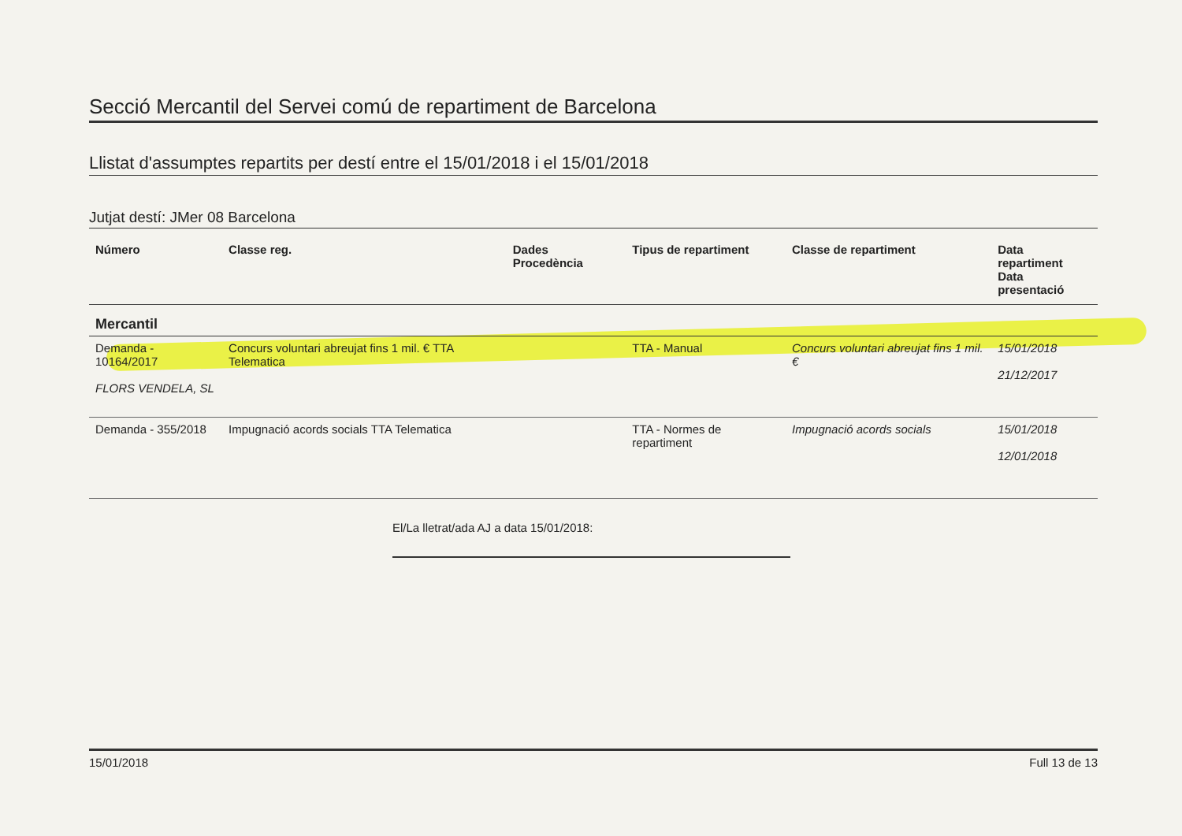Secció Mercantil del Servei comú de repartiment de Barcelona
Llistat d'assumptes repartits per destí entre el 15/01/2018 i el 15/01/2018
Jutjat destí: JMer 08 Barcelona
| Número | Classe reg. | Dades Procedència | Tipus de repartiment | Classe de repartiment | Data repartiment Data presentació |
| --- | --- | --- | --- | --- | --- |
| Mercantil | | | | | |
| Demanda - 10164/2017 FLORS VENDELA, SL | Concurs voluntari abreujat fins 1 mil. € TTA Telematica | | TTA - Manual | Concurs voluntari abreujat fins 1 mil. € | 15/01/2018 21/12/2017 |
| Demanda - 355/2018 | Impugnació acords socials TTA Telematica | | TTA - Normes de repartiment | Impugnació acords socials | 15/01/2018 12/01/2018 |
El/La lletrat/ada AJ a data 15/01/2018:
15/01/2018 Full 13 de 13